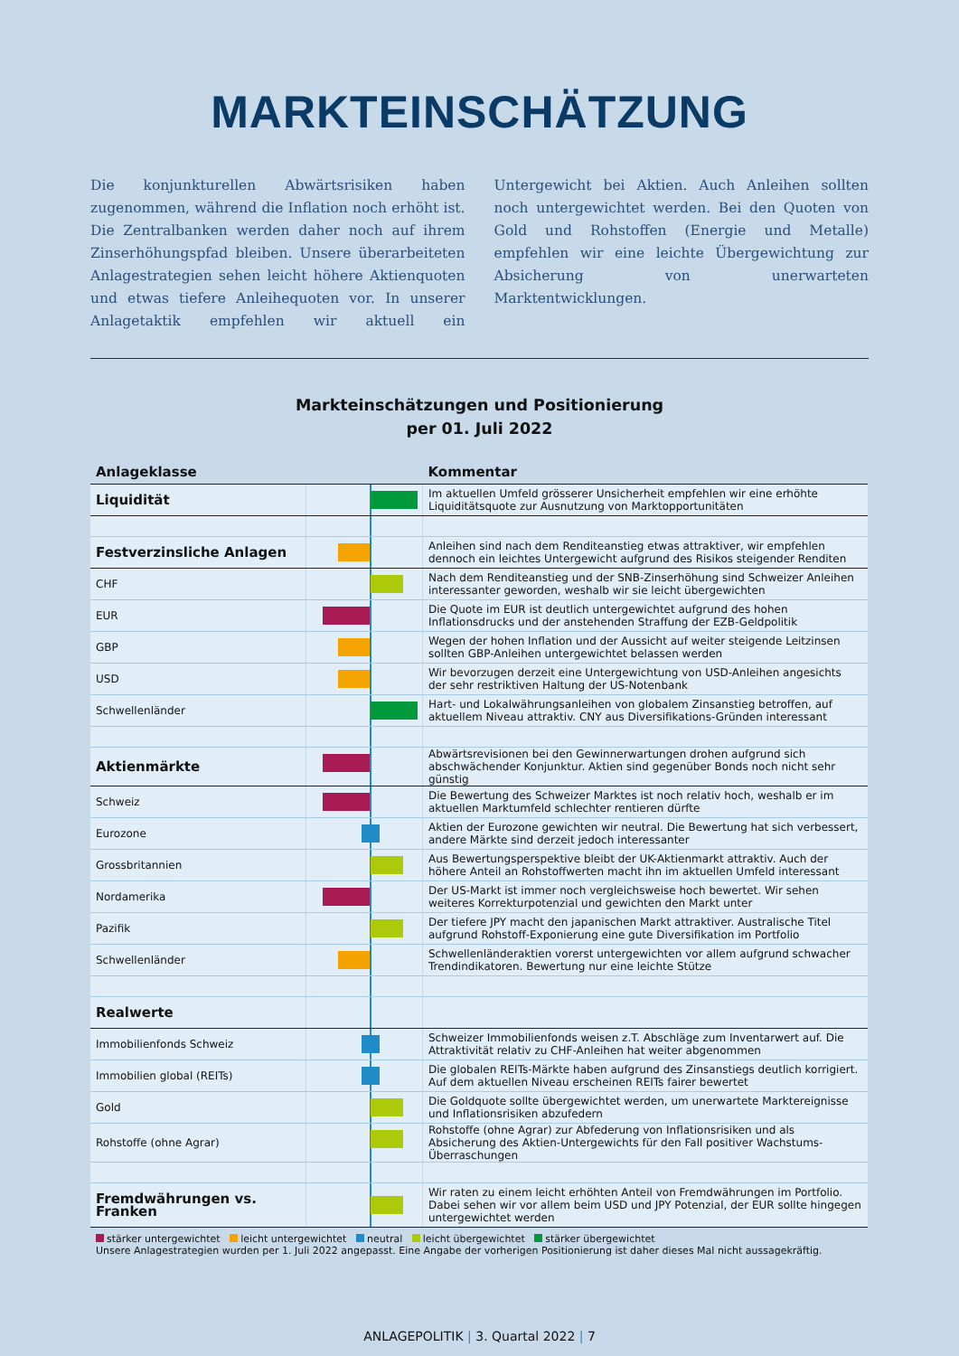MARKTEINSCHÄTZUNG
Die konjunkturellen Abwärtsrisiken haben zugenommen, während die Inflation noch erhöht ist. Die Zentralbanken werden daher noch auf ihrem Zinserhöhungspfad bleiben. Unsere überarbeiteten Anlagestrategien sehen leicht höhere Aktienquoten und etwas tiefere Anleihequoten vor. In unserer Anlagetaktik empfehlen wir aktuell ein Untergewicht bei Aktien. Auch Anleihen sollten noch untergewichtet werden. Bei den Quoten von Gold und Rohstoffen (Energie und Metalle) empfehlen wir eine leichte Übergewichtung zur Absicherung von unerwarteten Marktentwicklungen.
Markteinschätzungen und Positionierung
per 01. Juli 2022
| Anlageklasse | | Kommentar |
| --- | --- | --- |
| Liquidität | | Im aktuellen Umfeld grösserer Unsicherheit empfehlen wir eine erhöhte Liquiditätsquote zur Ausnutzung von Marktopportunitäten |
| Festverzinsliche Anlagen | | Anleihen sind nach dem Renditeanstieg etwas attraktiver, wir empfehlen dennoch ein leichtes Untergewicht aufgrund des Risikos steigender Renditen |
| CHF | | Nach dem Renditeanstieg und der SNB-Zinserhöhung sind Schweizer Anleihen interessanter geworden, weshalb wir sie leicht übergewichten |
| EUR | | Die Quote im EUR ist deutlich untergewichtet aufgrund des hohen Inflationsdrucks und der anstehenden Straffung der EZB-Geldpolitik |
| GBP | | Wegen der hohen Inflation und der Aussicht auf weiter steigende Leitzinsen sollten GBP-Anleihen untergewichtet belassen werden |
| USD | | Wir bevorzugen derzeit eine Untergewichtung von USD-Anleihen angesichts der sehr restriktiven Haltung der US-Notenbank |
| Schwellenländer | | Hart- und Lokalwährungsanleihen von globalem Zinsanstieg betroffen, auf aktuellem Niveau attraktiv. CNY aus Diversifikations-Gründen interessant |
| Aktienmärkte | | Abwärtsrevisionen bei den Gewinnerwartungen drohen aufgrund sich abschwächender Konjunktur. Aktien sind gegenüber Bonds noch nicht sehr günstig |
| Schweiz | | Die Bewertung des Schweizer Marktes ist noch relativ hoch, weshalb er im aktuellen Marktumfeld schlechter rentieren dürfte |
| Eurozone | | Aktien der Eurozone gewichten wir neutral. Die Bewertung hat sich verbessert, andere Märkte sind derzeit jedoch interessanter |
| Grossbritannien | | Aus Bewertungsperspektive bleibt der UK-Aktienmarkt attraktiv. Auch der höhere Anteil an Rohstoffwerten macht ihn im aktuellen Umfeld interessant |
| Nordamerika | | Der US-Markt ist immer noch vergleichsweise hoch bewertet. Wir sehen weiteres Korrekturpotenzial und gewichten den Markt unter |
| Pazifik | | Der tiefere JPY macht den japanischen Markt attraktiver. Australische Titel aufgrund Rohstoff-Exponierung eine gute Diversifikation im Portfolio |
| Schwellenländer | | Schwellenländeraktien vorerst untergewichten vor allem aufgrund schwacher Trendindikatoren. Bewertung nur eine leichte Stütze |
| Realwerte | | |
| Immobilienfonds Schweiz | | Schweizer Immobilienfonds weisen z.T. Abschläge zum Inventarwert auf. Die Attraktivität relativ zu CHF-Anleihen hat weiter abgenommen |
| Immobilien global (REITs) | | Die globalen REITs-Märkte haben aufgrund des Zinsanstiegs deutlich korrigiert. Auf dem aktuellen Niveau erscheinen REITs fairer bewertet |
| Gold | | Die Goldquote sollte übergewichtet werden, um unerwartete Marktereignisse und Inflationsrisiken abzufedern |
| Rohstoffe (ohne Agrar) | | Rohstoffe (ohne Agrar) zur Abfederung von Inflationsrisiken und als Absicherung des Aktien-Untergewichts für den Fall positiver Wachstums-Überraschungen |
| Fremdwährungen vs. Franken | | Wir raten zu einem leicht erhöhten Anteil von Fremdwährungen im Portfolio. Dabei sehen wir vor allem beim USD und JPY Potenzial, der EUR sollte hingegen untergewichtet werden |
stärker untergewichtet leicht untergewichtet neutral leicht übergewichtet stärker übergewichtet
Unsere Anlagestrategien wurden per 1. Juli 2022 angepasst. Eine Angabe der vorherigen Positionierung ist daher dieses Mal nicht aussagekräftig.
ANLAGEPOLITIK | 3. Quartal 2022 | 7